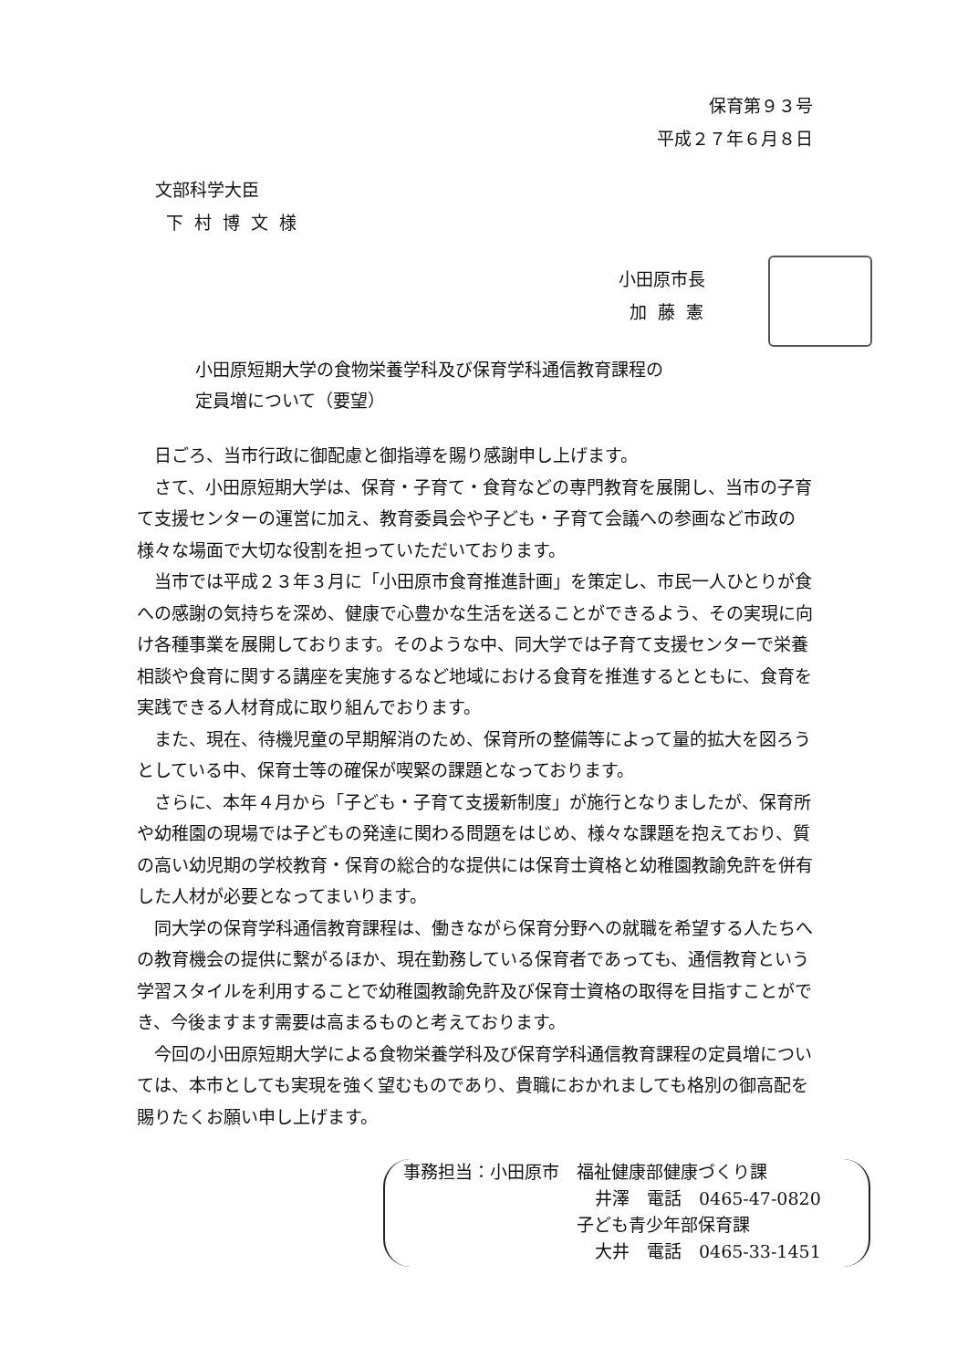保育第９３号
平成２７年６月８日
文部科学大臣
下 村 博 文 様
小田原市長
加 藤 憲
小田原短期大学の食物栄養学科及び保育学科通信教育課程の
定員増について（要望）
日ごろ、当市行政に御配慮と御指導を賜り感謝申し上げます。
さて、小田原短期大学は、保育・子育て・食育などの専門教育を展開し、当市の子育て支援センターの運営に加え、教育委員会や子ども・子育て会議への参画など市政の様々な場面で大切な役割を担っていただいております。
当市では平成２３年３月に「小田原市食育推進計画」を策定し、市民一人ひとりが食への感謝の気持ちを深め、健康で心豊かな生活を送ることができるよう、その実現に向け各種事業を展開しております。そのような中、同大学では子育て支援センターで栄養相談や食育に関する講座を実施するなど地域における食育を推進するとともに、食育を実践できる人材育成に取り組んでおります。
また、現在、待機児童の早期解消のため、保育所の整備等によって量的拡大を図ろうとしている中、保育士等の確保が喫緊の課題となっております。
さらに、本年４月から「子ども・子育て支援新制度」が施行となりましたが、保育所や幼稚園の現場では子どもの発達に関わる問題をはじめ、様々な課題を抱えており、質の高い幼児期の学校教育・保育の総合的な提供には保育士資格と幼稚園教諭免許を併有した人材が必要となってまいります。
同大学の保育学科通信教育課程は、働きながら保育分野への就職を希望する人たちへの教育機会の提供に繋がるほか、現在勤務している保育者であっても、通信教育という学習スタイルを利用することで幼稚園教諭免許及び保育士資格の取得を目指すことができ、今後ますます需要は高まるものと考えております。
今回の小田原短期大学による食物栄養学科及び保育学科通信教育課程の定員増については、本市としても実現を強く望むものであり、貴職におかれましても格別の御高配を賜りたくお願い申し上げます。
事務担当：小田原市　福祉健康部健康づくり課
井澤　電話　0465-47-0820
子ども青少年部保育課
大井　電話　0465-33-1451